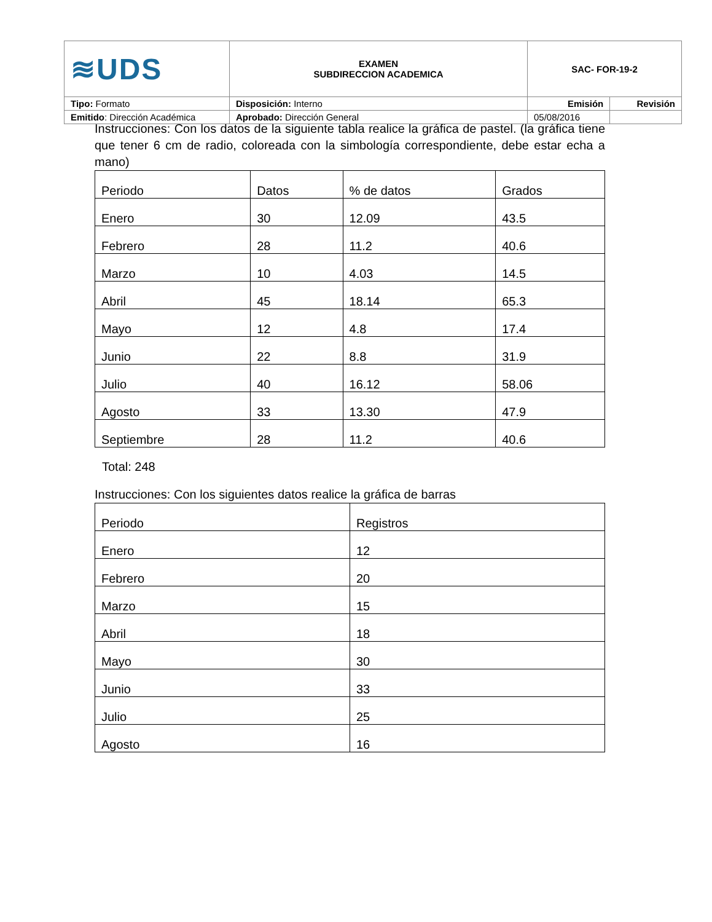| ≋UDS | EXAMEN SUBDIRECCION ACADEMICA | SAC- FOR-19-2 | |
| Tipo: Formato | Disposición: Interno | Emisión | Revisión |
| Emitido : Dirección Académica | Aprobado: Dirección General | 05/08/2016 | |
Instrucciones: Con los datos de la siguiente tabla realice la gráfica de pastel. (la gráfica tiene que tener 6 cm de radio, coloreada con la simbología correspondiente, debe estar echa a mano)
| Periodo | Datos | % de datos | Grados |
| Enero | 30 | 12.09 | 43.5 |
| Febrero | 28 | 11.2 | 40.6 |
| Marzo | 10 | 4.03 | 14.5 |
| Abril | 45 | 18.14 | 65.3 |
| Mayo | 12 | 4.8 | 17.4 |
| Junio | 22 | 8.8 | 31.9 |
| Julio | 40 | 16.12 | 58.06 |
| Agosto | 33 | 13.30 | 47.9 |
| Septiembre | 28 | 11.2 | 40.6 |
Total: 248
Instrucciones: Con los siguientes datos realice la gráfica de barras
| Periodo | Registros |
| Enero | 12 |
| Febrero | 20 |
| Marzo | 15 |
| Abril | 18 |
| Mayo | 30 |
| Junio | 33 |
| Julio | 25 |
| Agosto | 16 |